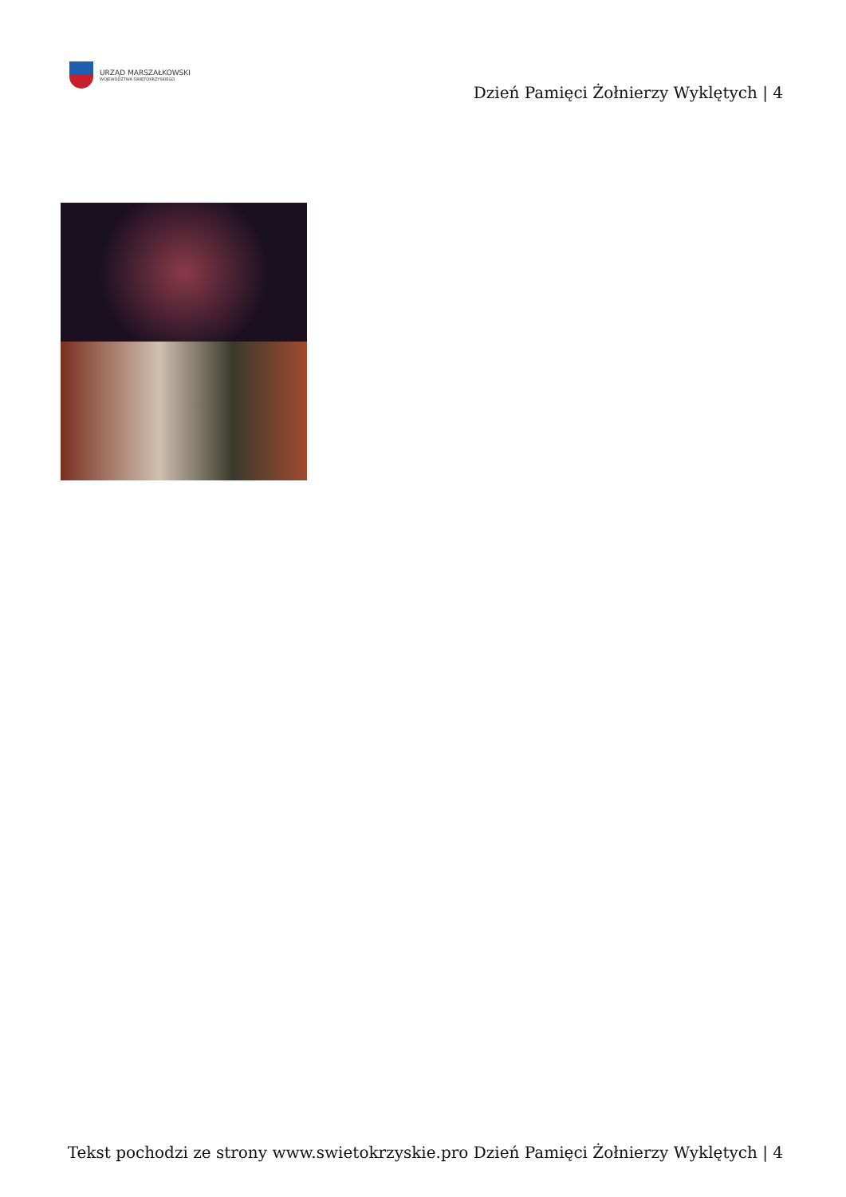URZĄD MARSZAŁKOWSKI
WOJEWÓDZTWA ŚWIĘTOKRZYSKIEGO
Dzień Pamięci Żołnierzy Wyklętych | 4
Tekst pochodzi ze strony www.swietokrzyskie.pro Dzień Pamięci Żołnierzy Wyklętych | 4